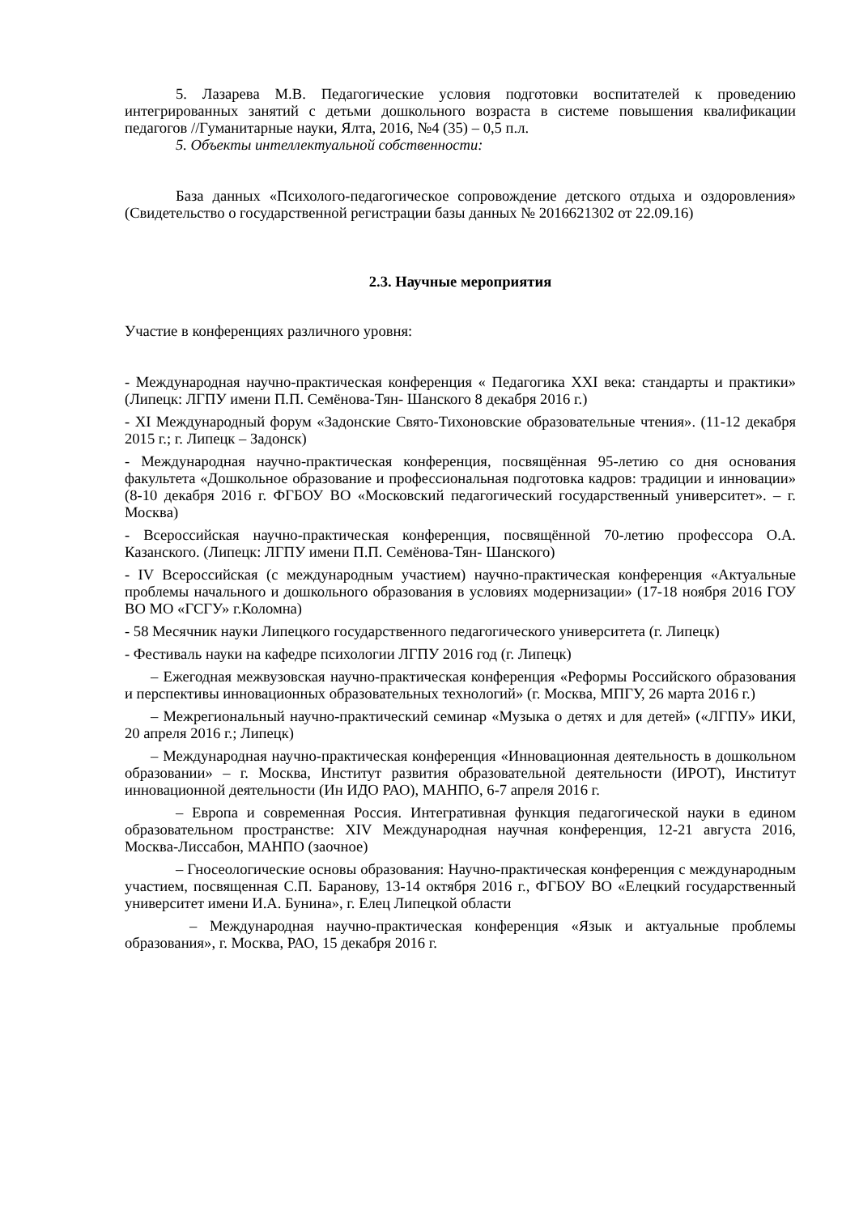5. Лазарева М.В. Педагогические условия подготовки воспитателей к проведению интегрированных занятий с детьми дошкольного возраста в системе повышения квалификации педагогов //Гуманитарные науки, Ялта, 2016, №4 (35) – 0,5 п.л.
5. Объекты интеллектуальной собственности:
База данных «Психолого-педагогическое сопровождение детского отдыха и оздоровления» (Свидетельство о государственной регистрации базы данных № 2016621302 от 22.09.16)
2.3. Научные мероприятия
Участие в конференциях различного уровня:
- Международная научно-практическая конференция « Педагогика XXI века: стандарты и практики» (Липецк: ЛГПУ имени П.П. Семёнова-Тян- Шанского 8 декабря 2016 г.)
- XI Международный форум «Задонские Свято-Тихоновские образовательные чтения». (11-12 декабря 2015 г.; г. Липецк – Задонск)
- Международная научно-практическая конференция, посвящённая 95-летию со дня основания факультета «Дошкольное образование и профессиональная подготовка кадров: традиции и инновации» (8-10 декабря 2016 г. ФГБОУ ВО «Московский педагогический государственный университет». – г. Москва)
- Всероссийская научно-практическая конференция, посвящённой 70-летию профессора О.А. Казанского. (Липецк: ЛГПУ имени П.П. Семёнова-Тян- Шанского)
- IV Всероссийская (с международным участием) научно-практическая конференция «Актуальные проблемы начального и дошкольного образования в условиях модернизации» (17-18 ноября 2016 ГОУ ВО МО «ГСГУ» г.Коломна)
- 58 Месячник науки Липецкого государственного педагогического университета (г. Липецк)
- Фестиваль науки на кафедре психологии ЛГПУ 2016 год (г. Липецк)
– Ежегодная межвузовская научно-практическая конференция «Реформы Российского образования и перспективы инновационных образовательных технологий» (г. Москва, МПГУ, 26 марта 2016 г.)
– Межрегиональный научно-практический семинар «Музыка о детях и для детей» («ЛГПУ» ИКИ, 20 апреля 2016 г.; Липецк)
– Международная научно-практическая конференция «Инновационная деятельность в дошкольном образовании» – г. Москва, Институт развития образовательной деятельности (ИРОТ), Институт инновационной деятельности (Ин ИДО РАО), МАНПО, 6-7 апреля 2016 г.
– Европа и современная Россия. Интегративная функция педагогической науки в едином образовательном пространстве: XIV Международная научная конференция, 12-21 августа 2016, Москва-Лиссабон, МАНПО (заочное)
– Гносеологические основы образования: Научно-практическая конференция с международным участием, посвященная С.П. Баранову, 13-14 октября 2016 г., ФГБОУ ВО «Елецкий государственный университет имени И.А. Бунина», г. Елец Липецкой области
– Международная научно-практическая конференция «Язык и актуальные проблемы образования», г. Москва, РАО, 15 декабря 2016 г.